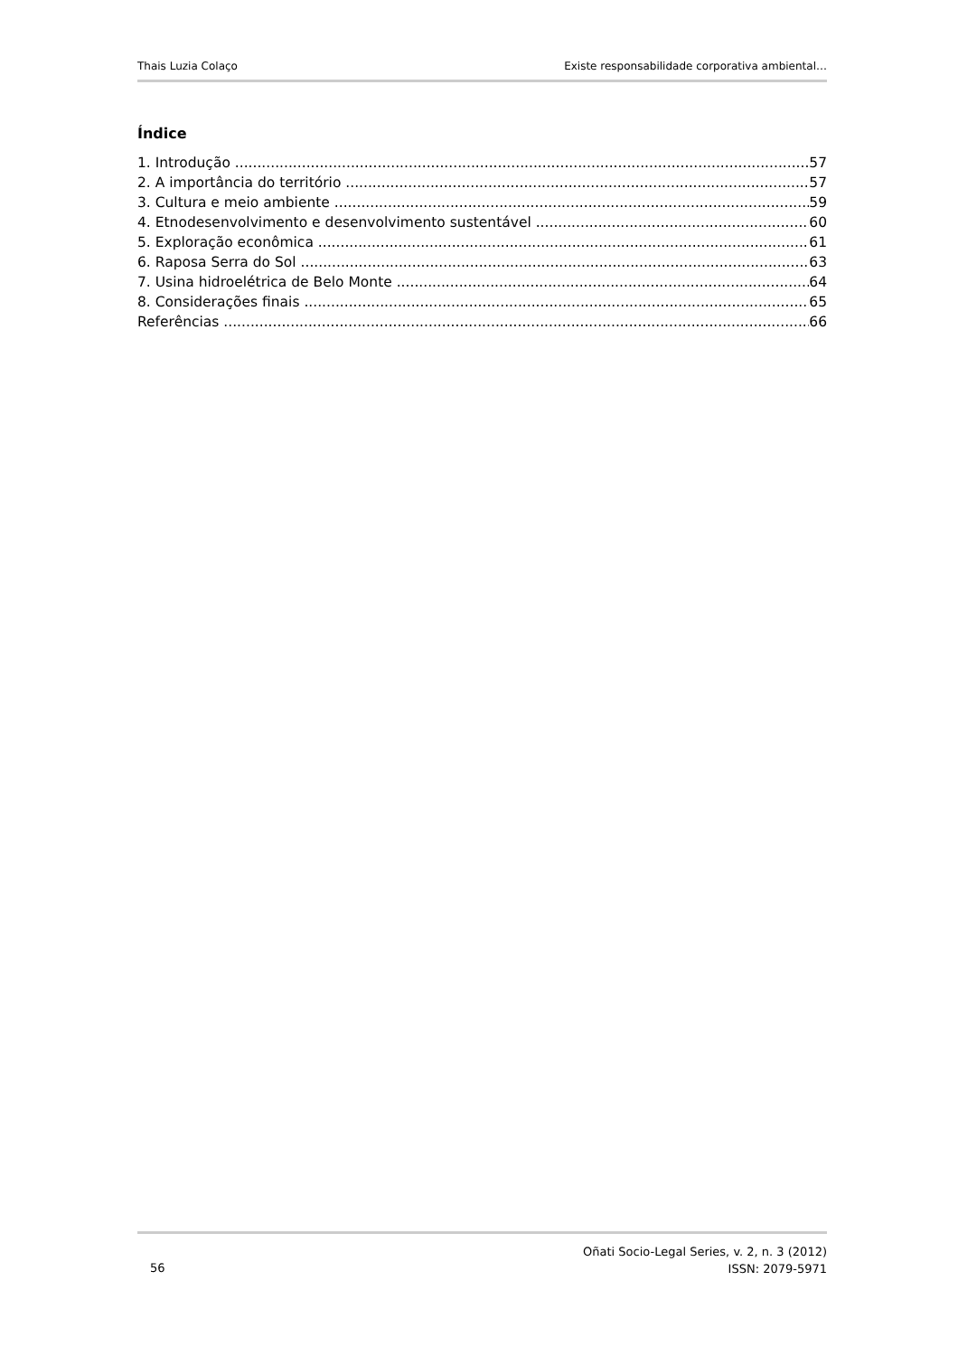Thais Luzia Colaço Existe responsabilidade corporativa ambiental…
Índice
1. Introdução 57
2. A importância do território 57
3. Cultura e meio ambiente 59
4. Etnodesenvolvimento e desenvolvimento sustentável 60
5. Exploração econômica 61
6. Raposa Serra do Sol 63
7. Usina hidroelétrica de Belo Monte 64
8. Considerações finais 65
Referências 66
56
Oñati Socio-Legal Series, v. 2, n. 3 (2012)
ISSN: 2079-5971